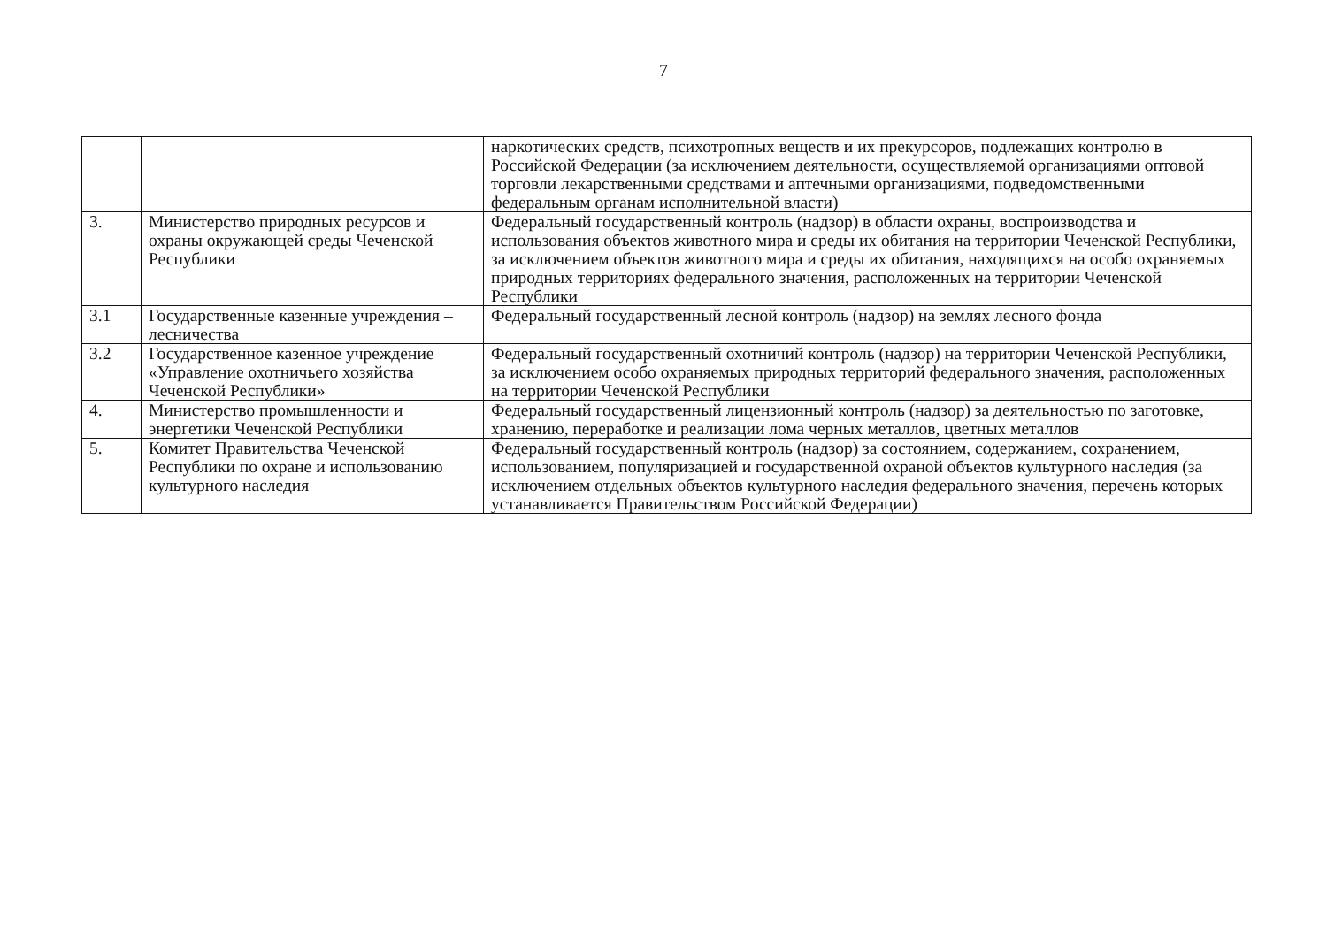7
| | | наркотических средств, психотропных веществ и их прекурсоров, подлежащих контролю в Российской Федерации (за исключением деятельности, осуществляемой организациями оптовой торговли лекарственными средствами и аптечными организациями, подведомственными федеральным органам исполнительной власти) |
| 3. | Министерство природных ресурсов и охраны окружающей среды Чеченской Республики | Федеральный государственный контроль (надзор) в области охраны, воспроизводства и использования объектов животного мира и среды их обитания на территории Чеченской Республики, за исключением объектов животного мира и среды их обитания, находящихся на особо охраняемых природных территориях федерального значения, расположенных на территории Чеченской Республики |
| 3.1 | Государственные казенные учреждения – лесничества | Федеральный государственный лесной контроль (надзор) на землях лесного фонда |
| 3.2 | Государственное казенное учреждение «Управление охотничьего хозяйства Чеченской Республики» | Федеральный государственный охотничий контроль (надзор) на территории Чеченской Республики, за исключением особо охраняемых природных территорий федерального значения, расположенных на территории Чеченской Республики |
| 4. | Министерство промышленности и энергетики Чеченской Республики | Федеральный государственный лицензионный контроль (надзор) за деятельностью по заготовке, хранению, переработке и реализации лома черных металлов, цветных металлов |
| 5. | Комитет Правительства Чеченской Республики по охране и использованию культурного наследия | Федеральный государственный контроль (надзор) за состоянием, содержанием, сохранением, использованием, популяризацией и государственной охраной объектов культурного наследия (за исключением отдельных объектов культурного наследия федерального значения, перечень которых устанавливается Правительством Российской Федерации) |